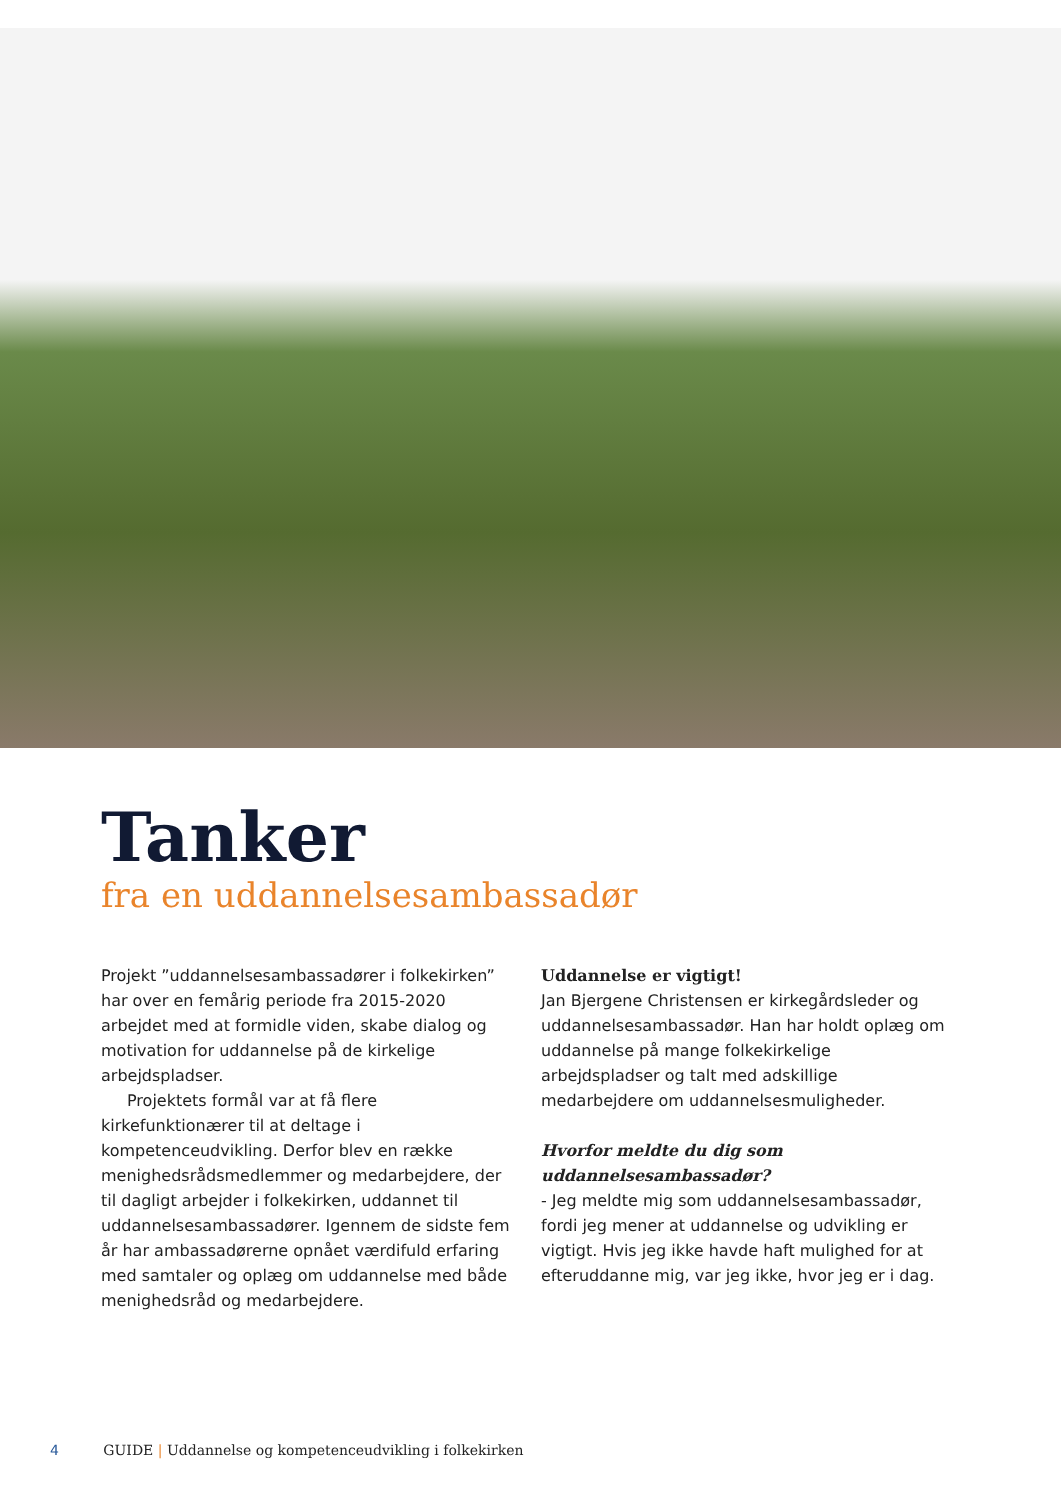Tanker
fra en uddannelsesambassadør
Projekt ”uddannelsesambassadører i folkekirken” har over en femårig periode fra 2015-2020 arbejdet med at formidle viden, skabe dialog og motivation for uddannelse på de kirkelige arbejdspladser.
Projektets formål var at få flere kirkefunktionærer til at deltage i kompetenceudvikling. Derfor blev en række menighedsrådsmedlemmer og medarbejdere, der til dagligt arbejder i folkekirken, uddannet til uddannelsesambassadører. Igennem de sidste fem år har ambassadørerne opnået værdifuld erfaring med samtaler og oplæg om uddannelse med både menighedsråd og medarbejdere.
Uddannelse er vigtigt!
Jan Bjergene Christensen er kirkegårdsleder og uddannelsesambassadør. Han har holdt oplæg om uddannelse på mange folkekirkelige arbejdspladser og talt med adskillige medarbejdere om uddannelsesmuligheder.
Hvorfor meldte du dig som uddannelsesambassadør?
- Jeg meldte mig som uddannelsesambassadør, fordi jeg mener at uddannelse og udvikling er vigtigt. Hvis jeg ikke havde haft mulighed for at efteruddanne mig, var jeg ikke, hvor jeg er i dag.
4 GUIDE | Uddannelse og kompetenceudvikling i folkekirken